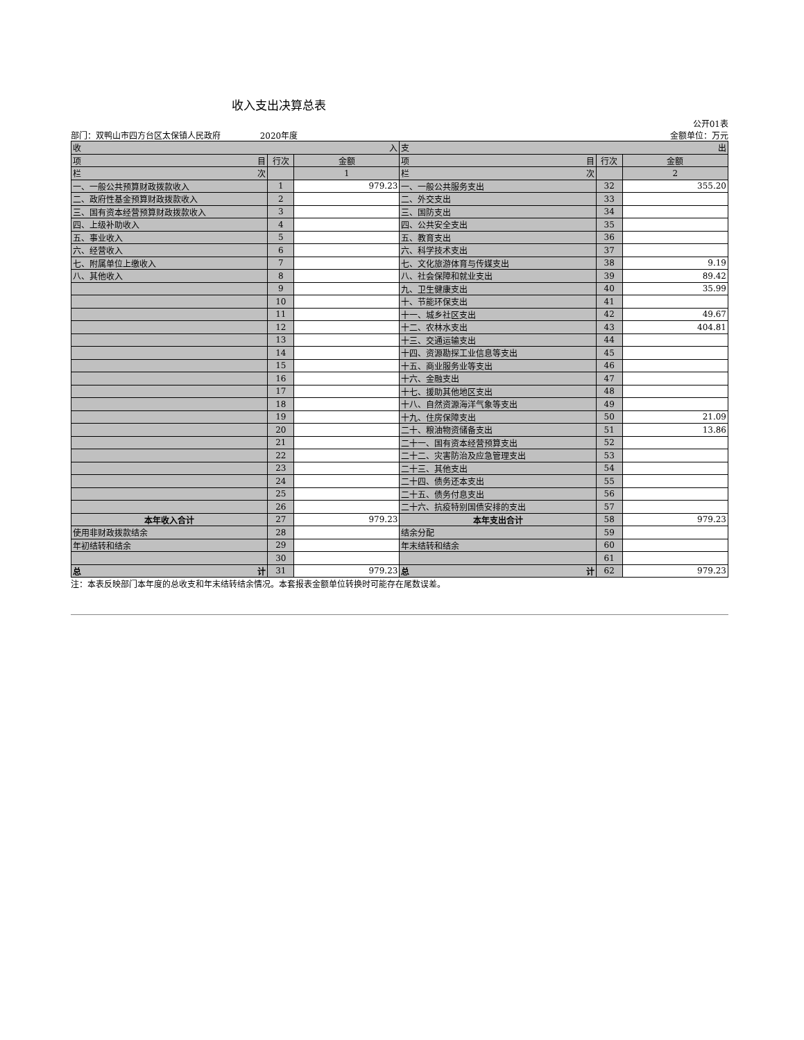收入支出决算总表
公开01表
部门：双鸭山市四方台区太保镇人民政府 2020年度 金额单位：万元
| 收 入 | | | 支 出 | | |
| --- | --- | --- | --- | --- | --- |
| 项 目 | 行次 | 金额 | 项 目 | 行次 | 金额 |
| 栏 次 | | 1 | 栏 次 | | 2 |
| 一、一般公共预算财政拨款收入 | 1 | 979.23 | 一、一般公共服务支出 | 32 | 355.20 |
| 二、政府性基金预算财政拨款收入 | 2 | | 二、外交支出 | 33 | |
| 三、国有资本经营预算财政拨款收入 | 3 | | 三、国防支出 | 34 | |
| 四、上级补助收入 | 4 | | 四、公共安全支出 | 35 | |
| 五、事业收入 | 5 | | 五、教育支出 | 36 | |
| 六、经营收入 | 6 | | 六、科学技术支出 | 37 | |
| 七、附属单位上缴收入 | 7 | | 七、文化旅游体育与传媒支出 | 38 | 9.19 |
| 八、其他收入 | 8 | | 八、社会保障和就业支出 | 39 | 89.42 |
| | 9 | | 九、卫生健康支出 | 40 | 35.99 |
| | 10 | | 十、节能环保支出 | 41 | |
| | 11 | | 十一、城乡社区支出 | 42 | 49.67 |
| | 12 | | 十二、农林水支出 | 43 | 404.81 |
| | 13 | | 十三、交通运输支出 | 44 | |
| | 14 | | 十四、资源勘探工业信息等支出 | 45 | |
| | 15 | | 十五、商业服务业等支出 | 46 | |
| | 16 | | 十六、金融支出 | 47 | |
| | 17 | | 十七、援助其他地区支出 | 48 | |
| | 18 | | 十八、自然资源海洋气象等支出 | 49 | |
| | 19 | | 十九、住房保障支出 | 50 | 21.09 |
| | 20 | | 二十、粮油物资储备支出 | 51 | 13.86 |
| | 21 | | 二十一、国有资本经营预算支出 | 52 | |
| | 22 | | 二十二、灾害防治及应急管理支出 | 53 | |
| | 23 | | 二十三、其他支出 | 54 | |
| | 24 | | 二十四、债务还本支出 | 55 | |
| | 25 | | 二十五、债务付息支出 | 56 | |
| | 26 | | 二十六、抗疫特别国债安排的支出 | 57 | |
| 本年收入合计 | 27 | 979.23 | 本年支出合计 | 58 | 979.23 |
| 使用非财政拨款结余 | 28 | | 结余分配 | 59 | |
| 年初结转和结余 | 29 | | 年末结转和结余 | 60 | |
| | 30 | | | 61 | |
| 总 计 | 31 | 979.23 | 总 计 | 62 | 979.23 |
注：本表反映部门本年度的总收支和年末结转结余情况。本套报表金额单位转换时可能存在尾数误差。